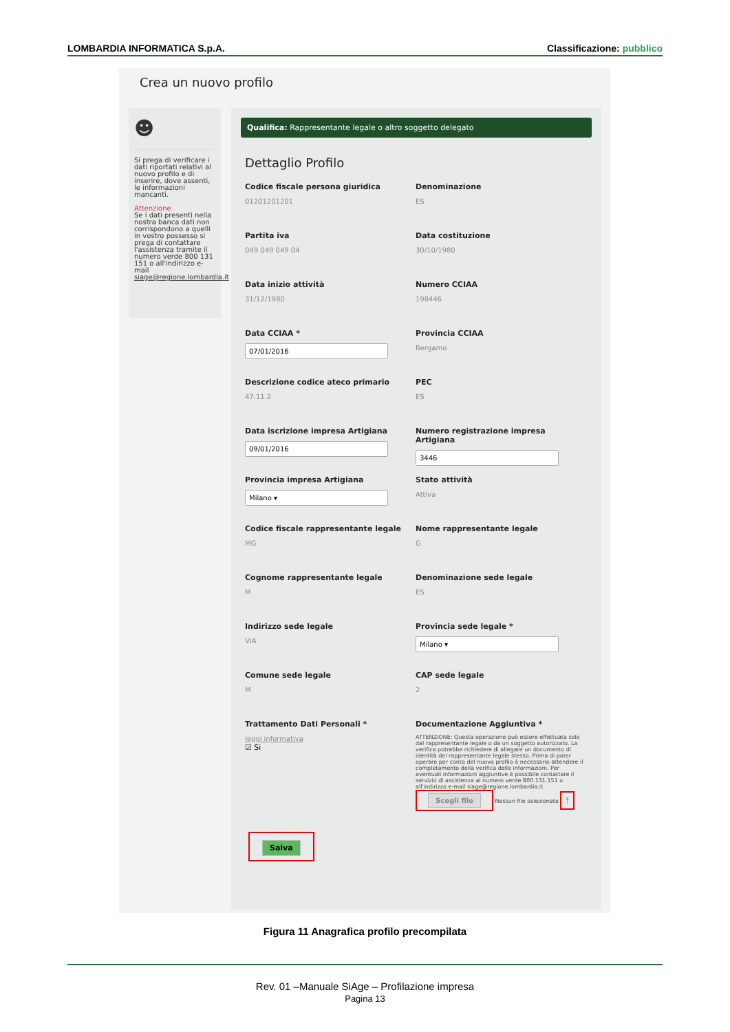LOMBARDIA INFORMATICA S.p.A. Classificazione: pubblico
Crea un nuovo profilo
☻
Si prega di verificare i dati riportati relativi al nuovo profilo e di inserire, dove assenti, le informazioni mancanti.
Attenzione
Se i dati presenti nella nostra banca dati non corrispondono a quelli in vostro possesso si prega di contattare l'assistenza tramite il numero verde 800 131 151 o all'indirizzo e-mail siage@regione.lombardia.it
Qualifica: Rappresentante legale o altro soggetto delegato
Dettaglio Profilo
Codice fiscale persona giuridica
01201201201
Denominazione
ES
Partita iva
049 049 049 04
Data costituzione
30/10/1980
Data inizio attività
31/12/1980
Numero CCIAA
198446
Data CCIAA *
07/01/2016
Provincia CCIAA
Bergamo
Descrizione codice ateco primario
47.11.2
PEC
ES
Data iscrizione impresa Artigiana
09/01/2016
Numero registrazione impresa Artigiana
3446
Provincia impresa Artigiana
Milano ▾
Stato attività
Attiva
Codice fiscale rappresentante legale
MG
Nome rappresentante legale
G
Cognome rappresentante legale
M
Denominazione sede legale
ES
Indirizzo sede legale
VIA
Provincia sede legale *
Milano ▾
Comune sede legale
M
CAP sede legale
2
Trattamento Dati Personali *
leggi informativa
☑ Si
Documentazione Aggiuntiva *
ATTENZIONE: Questa operazione può essere effettuata solo dal rappresentante legale o da un soggetto autorizzato. La verifica potrebbe richiedere di allegare un documento di identità del rappresentante legale stesso. Prima di poter operare per conto del nuovo profilo è necessario attendere il completamento della verifica delle informazioni. Per eventuali informazioni aggiuntive è possibile contattare il servizio di assistenza al numero verde 800.131.151 o all'indirizzo e-mail siage@regione.lombardia.it.
Scegli file Nessun file selezionato ⤒
Salva
Figura 11 Anagrafica profilo precompilata
Rev. 01 –Manuale SiAge – Profilazione impresa
Pagina 13